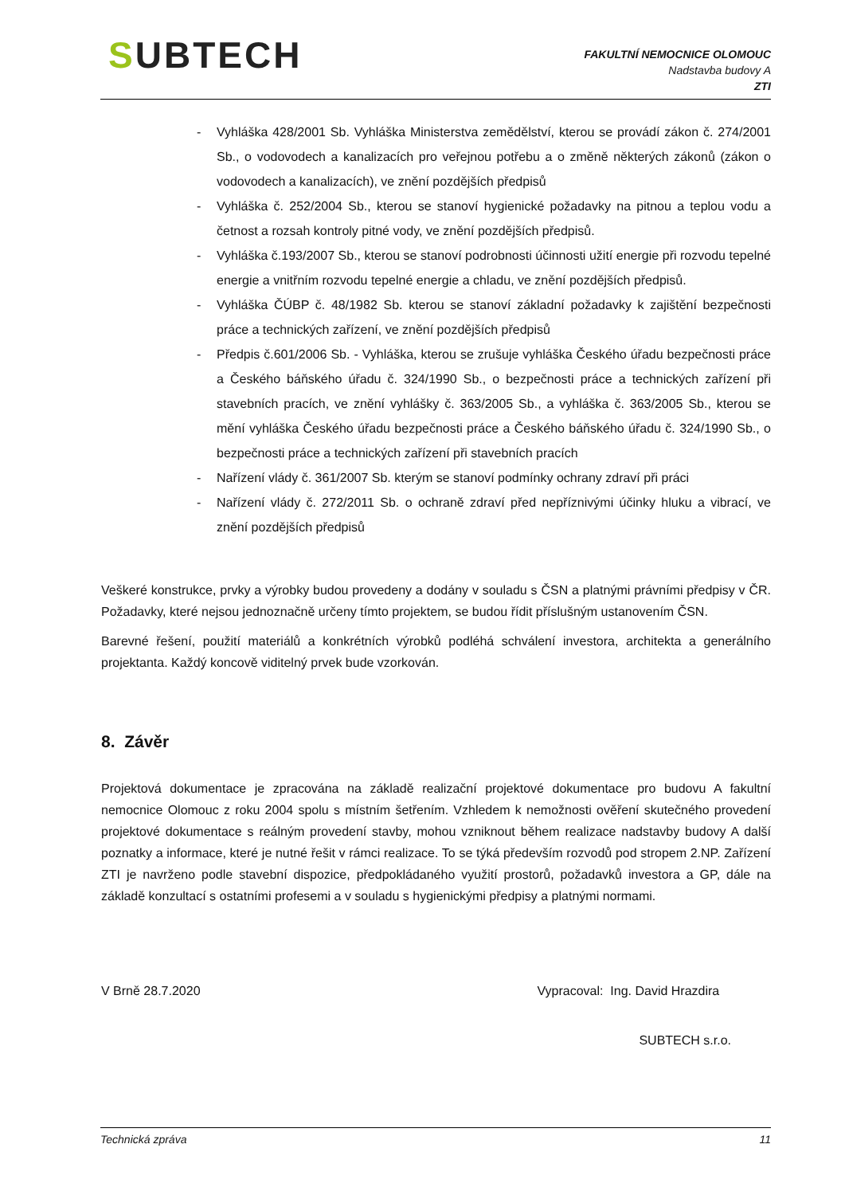SUBTECH
FAKULTNÍ NEMOCNICE OLOMOUC
Nadstavba budovy A
ZTI
- Vyhláška 428/2001 Sb. Vyhláška Ministerstva zemědělství, kterou se provádí zákon č. 274/2001 Sb., o vodovodech a kanalizacích pro veřejnou potřebu a o změně některých zákonů (zákon o vodovodech a kanalizacích), ve znění pozdějších předpisů
- Vyhláška č. 252/2004 Sb., kterou se stanoví hygienické požadavky na pitnou a teplou vodu a četnost a rozsah kontroly pitné vody, ve znění pozdějších předpisů.
- Vyhláška č.193/2007 Sb., kterou se stanoví podrobnosti účinnosti užití energie při rozvodu tepelné energie a vnitřním rozvodu tepelné energie a chladu, ve znění pozdějších předpisů.
- Vyhláška ČÚBP č. 48/1982 Sb. kterou se stanoví základní požadavky k zajištění bezpečnosti práce a technických zařízení, ve znění pozdějších předpisů
- Předpis č.601/2006 Sb. - Vyhláška, kterou se zrušuje vyhláška Českého úřadu bezpečnosti práce a Českého báňského úřadu č. 324/1990 Sb., o bezpečnosti práce a technických zařízení při stavebních pracích, ve znění vyhlášky č. 363/2005 Sb., a vyhláška č. 363/2005 Sb., kterou se mění vyhláška Českého úřadu bezpečnosti práce a Českého báňského úřadu č. 324/1990 Sb., o bezpečnosti práce a technických zařízení při stavebních pracích
- Nařízení vlády č. 361/2007 Sb. kterým se stanoví podmínky ochrany zdraví při práci
- Nařízení vlády č. 272/2011 Sb. o ochraně zdraví před nepříznivými účinky hluku a vibrací, ve znění pozdějších předpisů
Veškeré konstrukce, prvky a výrobky budou provedeny a dodány v souladu s ČSN a platnými právními předpisy v ČR. Požadavky, které nejsou jednoznačně určeny tímto projektem, se budou řídit příslušným ustanovením ČSN.
Barevné řešení, použití materiálů a konkrétních výrobků podléhá schválení investora, architekta a generálního projektanta. Každý koncově viditelný prvek bude vzorkován.
8. Závěr
Projektová dokumentace je zpracována na základě realizační projektové dokumentace pro budovu A fakultní nemocnice Olomouc z roku 2004 spolu s místním šetřením. Vzhledem k nemožnosti ověření skutečného provedení projektové dokumentace s reálným provedení stavby, mohou vzniknout během realizace nadstavby budovy A další poznatky a informace, které je nutné řešit v rámci realizace. To se týká především rozvodů pod stropem 2.NP. Zařízení ZTI je navrženo podle stavební dispozice, předpokládaného využití prostorů, požadavků investora a GP, dále na základě konzultací s ostatními profesemi a v souladu s hygienickými předpisy a platnými normami.
V Brně 28.7.2020 Vypracoval: Ing. David Hrazdira
SUBTECH s.r.o.
Technická zpráva 11